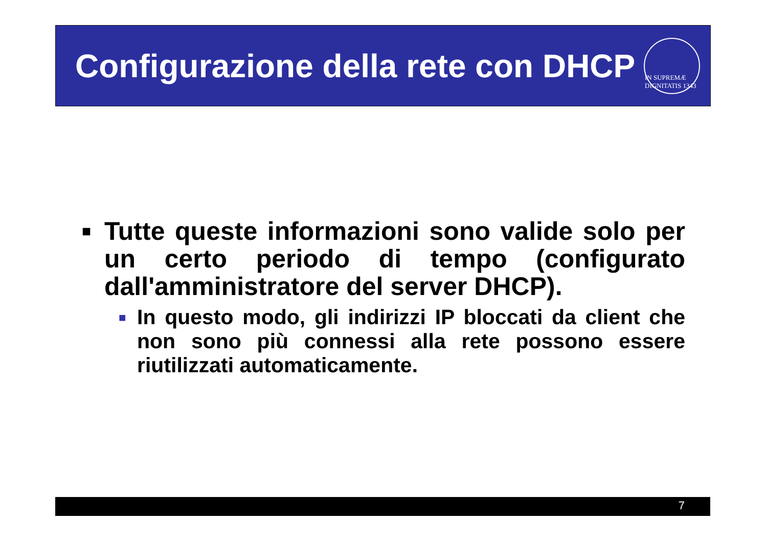Configurazione della rete con DHCP
IN SUPREMÆ DIGNITATIS 1343
■ Tutte queste informazioni sono valide solo per un certo periodo di tempo (configurato dall'amministratore del server DHCP).
■ In questo modo, gli indirizzi IP bloccati da client che non sono più connessi alla rete possono essere riutilizzati automaticamente.
7